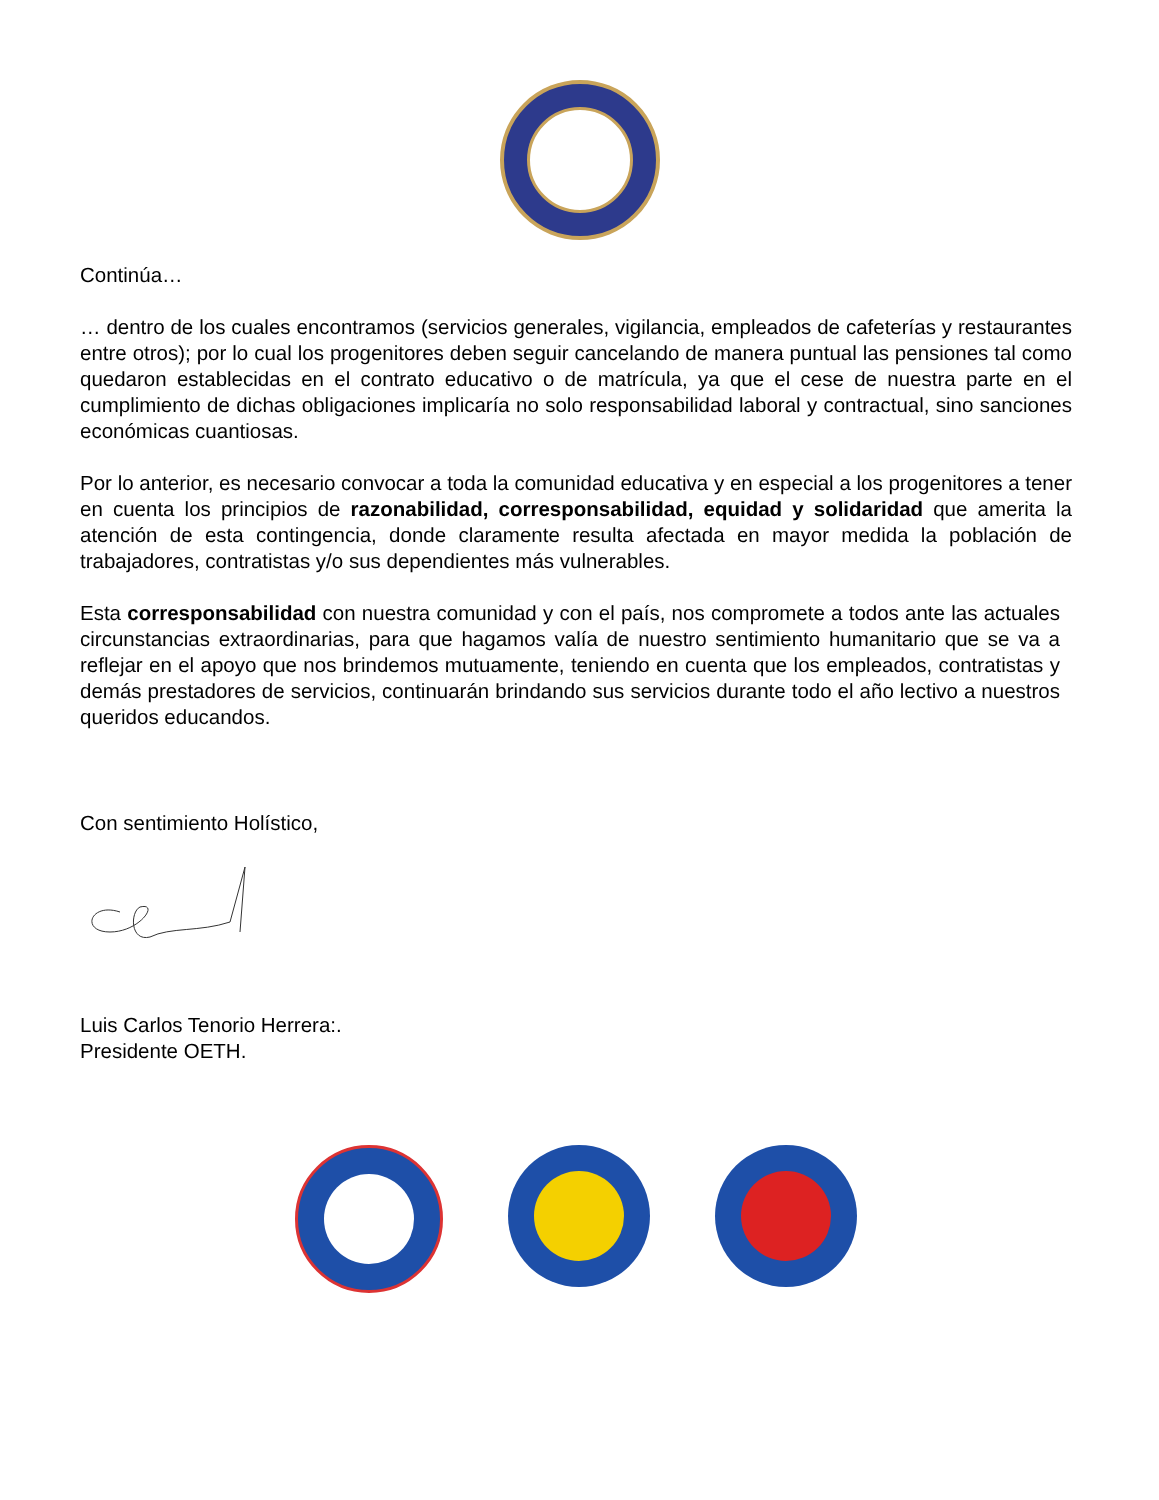Continúa…
… dentro de los cuales encontramos (servicios generales, vigilancia, empleados de cafeterías y restaurantes entre otros); por lo cual los progenitores deben seguir cancelando de manera puntual las pensiones tal como quedaron establecidas en el contrato educativo o de matrícula, ya que el cese de nuestra parte en el cumplimiento de dichas obligaciones implicaría no solo responsabilidad laboral y contractual, sino sanciones económicas cuantiosas.
Por lo anterior, es necesario convocar a toda la comunidad educativa y en especial a los progenitores a tener en cuenta los principios de razonabilidad, corresponsabilidad, equidad y solidaridad que amerita la atención de esta contingencia, donde claramente resulta afectada en mayor medida la población de trabajadores, contratistas y/o sus dependientes más vulnerables.
Esta corresponsabilidad con nuestra comunidad y con el país, nos compromete a todos ante las actuales circunstancias extraordinarias, para que hagamos valía de nuestro sentimiento humanitario que se va a reflejar en el apoyo que nos brindemos mutuamente, teniendo en cuenta que los empleados, contratistas y demás prestadores de servicios, continuarán brindando sus servicios durante todo el año lectivo a nuestros queridos educandos.
Con sentimiento Holístico,
Luis Carlos Tenorio Herrera:.
Presidente OETH.